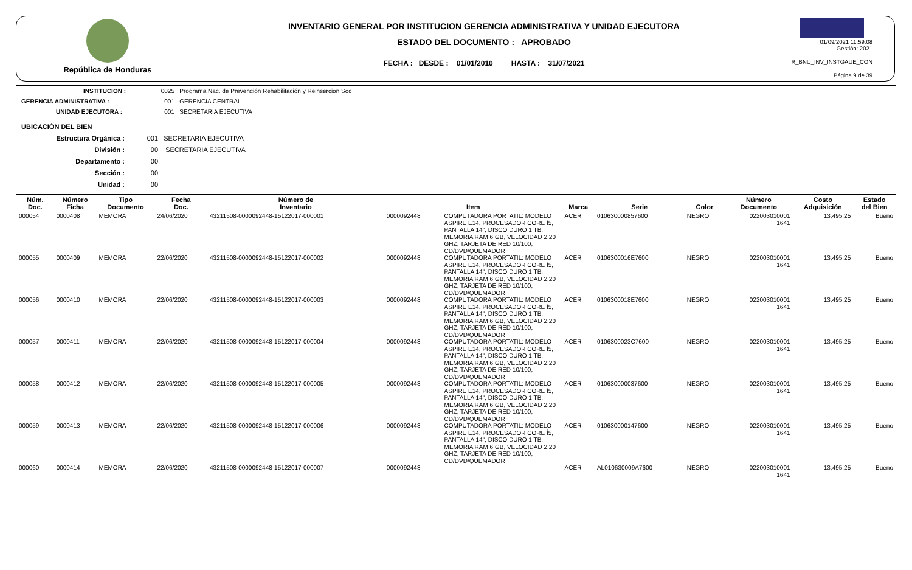República de Honduras INVENTARIO GENERAL POR INSTITUCION GERENCIA ADMINISTRATIVA Y UNIDAD EJECUTORA
ESTADO DEL DOCUMENTO : APROBADO
FECHA : DESDE : 01/01/2010 HASTA : 31/07/2021
01/09/2021 11:59:08
Gestión: 2021
R_BNU_INV_INSTGAUE_CON
Página 9 de 39
INSTITUCION : 0025 Programa Nac. de Prevención Rehabilitación y Reinsercion Soc
GERENCIA ADMINISTRATIVA : 001 GERENCIA CENTRAL
UNIDAD EJECUTORA : 001 SECRETARIA EJECUTIVA
UBICACIÓN DEL BIEN
Estructura Orgánica : 001 SECRETARIA EJECUTIVA
División : 00 SECRETARIA EJECUTIVA
Departamento : 00
Sección : 00
Unidad : 00
| Núm. Doc. | Número Ficha | Tipo Documento | Fecha Doc. | Número de Inventario | Item | | Marca | Serie | Color | Número Documento | Costo Adquisición | Estado del Bien |
| --- | --- | --- | --- | --- | --- | --- | --- | --- | --- | --- | --- | --- |
| 000054 | 0000408 | MEMORA | 24/06/2020 | 43211508-0000092448-15122017-000001 | 0000092448 | COMPUTADORA PORTATIL: MODELO ASPIRE E14, PROCESADOR CORE Í5, PANTALLA 14", DISCO DURO 1 TB, MEMORIA RAM 6 GB, VELOCIDAD 2.20 GHZ, TARJETA DE RED 10/100, CD/DVD/QUEMADOR | ACER | 010630000857600 | NEGRO | 022003010001 1641 | 13,495.25 | Bueno |
| 000055 | 0000409 | MEMORA | 22/06/2020 | 43211508-0000092448-15122017-000002 | 0000092448 | COMPUTADORA PORTATIL: MODELO ASPIRE E14, PROCESADOR CORE Í5, PANTALLA 14", DISCO DURO 1 TB, MEMORIA RAM 6 GB, VELOCIDAD 2.20 GHZ, TARJETA DE RED 10/100, CD/DVD/QUEMADOR | ACER | 0106300016E7600 | NEGRO | 022003010001 1641 | 13,495.25 | Bueno |
| 000056 | 0000410 | MEMORA | 22/06/2020 | 43211508-0000092448-15122017-000003 | 0000092448 | COMPUTADORA PORTATIL: MODELO ASPIRE E14, PROCESADOR CORE Í5, PANTALLA 14", DISCO DURO 1 TB, MEMORIA RAM 6 GB, VELOCIDAD 2.20 GHZ, TARJETA DE RED 10/100, CD/DVD/QUEMADOR | ACER | 0106300018E7600 | NEGRO | 022003010001 1641 | 13,495.25 | Bueno |
| 000057 | 0000411 | MEMORA | 22/06/2020 | 43211508-0000092448-15122017-000004 | 0000092448 | COMPUTADORA PORTATIL: MODELO ASPIRE E14, PROCESADOR CORE Í5, PANTALLA 14", DISCO DURO 1 TB, MEMORIA RAM 6 GB, VELOCIDAD 2.20 GHZ, TARJETA DE RED 10/100, CD/DVD/QUEMADOR | ACER | 0106300023C7600 | NEGRO | 022003010001 1641 | 13,495.25 | Bueno |
| 000058 | 0000412 | MEMORA | 22/06/2020 | 43211508-0000092448-15122017-000005 | 0000092448 | COMPUTADORA PORTATIL: MODELO ASPIRE E14, PROCESADOR CORE Í5, PANTALLA 14", DISCO DURO 1 TB, MEMORIA RAM 6 GB, VELOCIDAD 2.20 GHZ, TARJETA DE RED 10/100, CD/DVD/QUEMADOR | ACER | 010630000037600 | NEGRO | 022003010001 1641 | 13,495.25 | Bueno |
| 000059 | 0000413 | MEMORA | 22/06/2020 | 43211508-0000092448-15122017-000006 | 0000092448 | COMPUTADORA PORTATIL: MODELO ASPIRE E14, PROCESADOR CORE Í5, PANTALLA 14", DISCO DURO 1 TB, MEMORIA RAM 6 GB, VELOCIDAD 2.20 GHZ, TARJETA DE RED 10/100, CD/DVD/QUEMADOR | ACER | 010630000147600 | NEGRO | 022003010001 1641 | 13,495.25 | Bueno |
| 000060 | 0000414 | MEMORA | 22/06/2020 | 43211508-0000092448-15122017-000007 | 0000092448 | | ACER | AL010630009A7600 | NEGRO | 022003010001 1641 | 13,495.25 | Bueno |